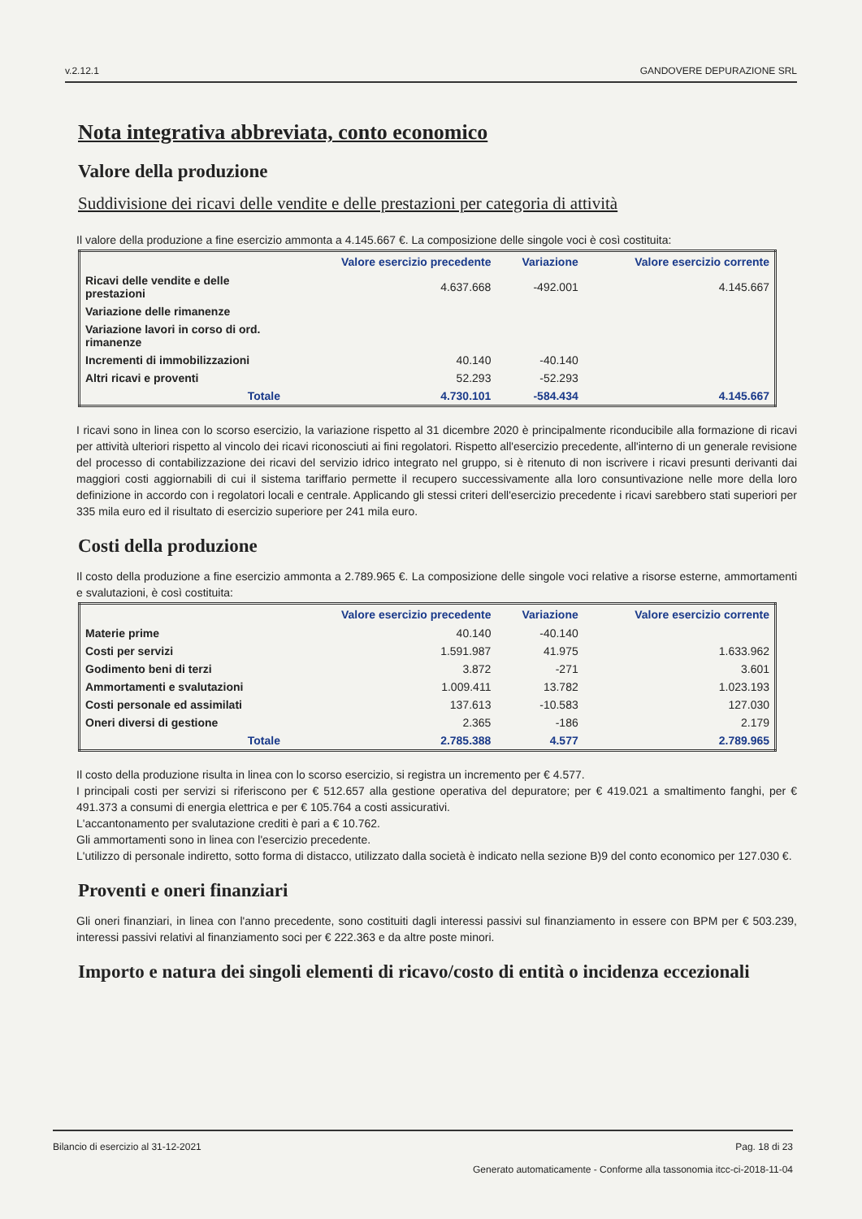v.2.12.1 GANDOVERE DEPURAZIONE SRL
Nota integrativa abbreviata, conto economico
Valore della produzione
Suddivisione dei ricavi delle vendite e delle prestazioni per categoria di attività
Il valore della produzione a fine esercizio ammonta a 4.145.667 €. La composizione delle singole voci è così costituita:
| | Valore esercizio precedente | Variazione | Valore esercizio corrente |
| --- | --- | --- | --- |
| Ricavi delle vendite e delle prestazioni | 4.637.668 | -492.001 | 4.145.667 |
| Variazione delle rimanenze | | | |
| Variazione lavori in corso di ord. rimanenze | | | |
| Incrementi di immobilizzazioni | 40.140 | -40.140 | |
| Altri ricavi e proventi | 52.293 | -52.293 | |
| Totale | 4.730.101 | -584.434 | 4.145.667 |
I ricavi sono in linea con lo scorso esercizio, la variazione rispetto al 31 dicembre 2020 è principalmente riconducibile alla formazione di ricavi per attività ulteriori rispetto al vincolo dei ricavi riconosciuti ai fini regolatori. Rispetto all'esercizio precedente, all'interno di un generale revisione del processo di contabilizzazione dei ricavi del servizio idrico integrato nel gruppo, si è ritenuto di non iscrivere i ricavi presunti derivanti dai maggiori costi aggiornabili di cui il sistema tariffario permette il recupero successivamente alla loro consuntivazione nelle more della loro definizione in accordo con i regolatori locali e centrale. Applicando gli stessi criteri dell'esercizio precedente i ricavi sarebbero stati superiori per 335 mila euro ed il risultato di esercizio superiore per 241 mila euro.
Costi della produzione
Il costo della produzione a fine esercizio ammonta a 2.789.965 €. La composizione delle singole voci relative a risorse esterne, ammortamenti e svalutazioni, è così costituita:
| | Valore esercizio precedente | Variazione | Valore esercizio corrente |
| --- | --- | --- | --- |
| Materie prime | 40.140 | -40.140 | |
| Costi per servizi | 1.591.987 | 41.975 | 1.633.962 |
| Godimento beni di terzi | 3.872 | -271 | 3.601 |
| Ammortamenti e svalutazioni | 1.009.411 | 13.782 | 1.023.193 |
| Costi personale ed assimilati | 137.613 | -10.583 | 127.030 |
| Oneri diversi di gestione | 2.365 | -186 | 2.179 |
| Totale | 2.785.388 | 4.577 | 2.789.965 |
Il costo della produzione risulta in linea con lo scorso esercizio, si registra un incremento per € 4.577.
I principali costi per servizi si riferiscono per € 512.657 alla gestione operativa del depuratore; per € 419.021 a smaltimento fanghi, per € 491.373 a consumi di energia elettrica e per € 105.764 a costi assicurativi.
L'accantonamento per svalutazione crediti è pari a € 10.762.
Gli ammortamenti sono in linea con l'esercizio precedente.
L'utilizzo di personale indiretto, sotto forma di distacco, utilizzato dalla società è indicato nella sezione B)9 del conto economico per 127.030 €.
Proventi e oneri finanziari
Gli oneri finanziari, in linea con l'anno precedente, sono costituiti dagli interessi passivi sul finanziamento in essere con BPM per € 503.239, interessi passivi relativi al finanziamento soci per € 222.363 e da altre poste minori.
Importo e natura dei singoli elementi di ricavo/costo di entità o incidenza eccezionali
Bilancio di esercizio al 31-12-2021 Pag. 18 di 23
Generato automaticamente - Conforme alla tassonomia itcc-ci-2018-11-04